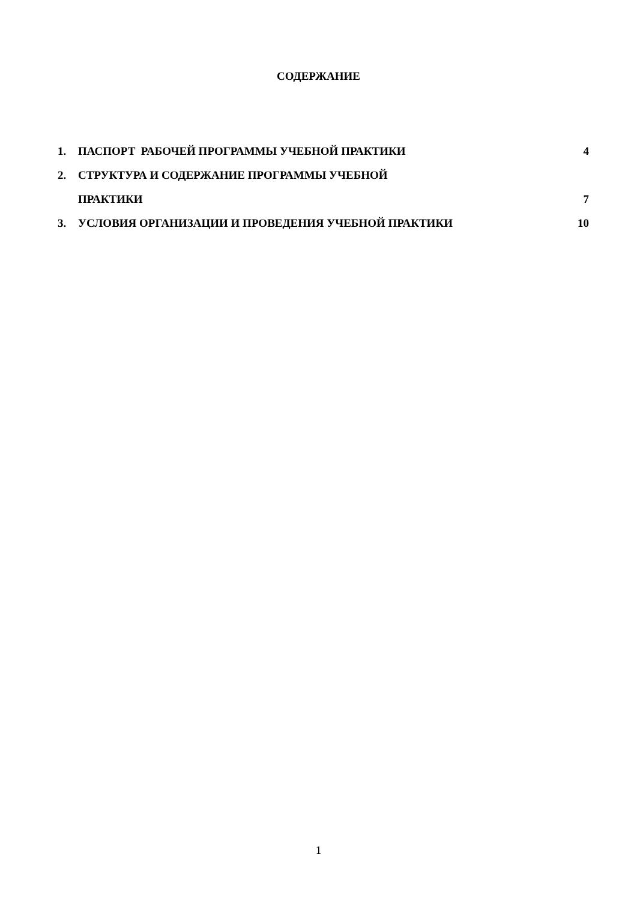СОДЕРЖАНИЕ
| 1. | ПАСПОРТ РАБОЧЕЙ ПРОГРАММЫ УЧЕБНОЙ ПРАКТИКИ | 4 |
| 2. | СТРУКТУРА И СОДЕРЖАНИЕ ПРОГРАММЫ УЧЕБНОЙ | |
| | ПРАКТИКИ | 7 |
| 3. | УСЛОВИЯ ОРГАНИЗАЦИИ И ПРОВЕДЕНИЯ УЧЕБНОЙ ПРАКТИКИ | 10 |
1